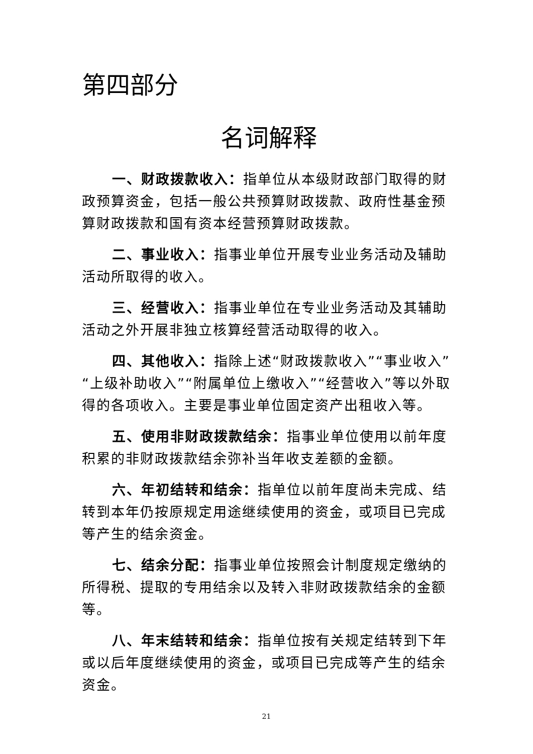第四部分
名词解释
一、财政拨款收入：指单位从本级财政部门取得的财政预算资金，包括一般公共预算财政拨款、政府性基金预算财政拨款和国有资本经营预算财政拨款。
二、事业收入：指事业单位开展专业业务活动及辅助活动所取得的收入。
三、经营收入：指事业单位在专业业务活动及其辅助活动之外开展非独立核算经营活动取得的收入。
四、其他收入：指除上述“财政拨款收入”“事业收入”“上级补助收入”“附属单位上缴收入”“经营收入”等以外取得的各项收入。主要是事业单位固定资产出租收入等。
五、使用非财政拨款结余：指事业单位使用以前年度积累的非财政拨款结余弥补当年收支差额的金额。
六、年初结转和结余：指单位以前年度尚未完成、结转到本年仍按原规定用途继续使用的资金，或项目已完成等产生的结余资金。
七、结余分配：指事业单位按照会计制度规定缴纳的所得税、提取的专用结余以及转入非财政拨款结余的金额等。
八、年末结转和结余：指单位按有关规定结转到下年或以后年度继续使用的资金，或项目已完成等产生的结余资金。
21